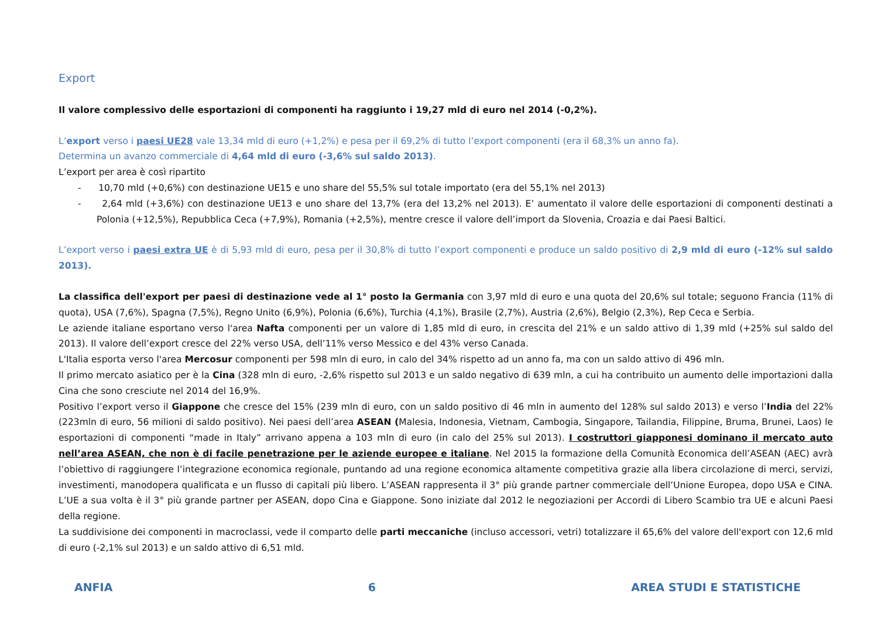Export
Il valore complessivo delle esportazioni di componenti ha raggiunto i 19,27 mld di euro nel 2014 (-0,2%).
L’export verso i paesi UE28 vale 13,34 mld di euro (+1,2%) e pesa per il 69,2% di tutto l’export componenti (era il 68,3% un anno fa).
Determina un avanzo commerciale di 4,64 mld di euro (-3,6% sul saldo 2013).
L’export per area è così ripartito
- 10,70 mld (+0,6%) con destinazione UE15 e uno share del 55,5% sul totale importato (era del 55,1% nel 2013)
- 2,64 mld (+3,6%) con destinazione UE13 e uno share del 13,7% (era del 13,2% nel 2013). E’ aumentato il valore delle esportazioni di componenti destinati a Polonia (+12,5%), Repubblica Ceca (+7,9%), Romania (+2,5%), mentre cresce il valore dell’import da Slovenia, Croazia e dai Paesi Baltici.
L’export verso i paesi extra UE è di 5,93 mld di euro, pesa per il 30,8% di tutto l’export componenti e produce un saldo positivo di 2,9 mld di euro (-12% sul saldo 2013).
La classifica dell'export per paesi di destinazione vede al 1° posto la Germania con 3,97 mld di euro e una quota del 20,6% sul totale; seguono Francia (11% di quota), USA (7,6%), Spagna (7,5%), Regno Unito (6,9%), Polonia (6,6%), Turchia (4,1%), Brasile (2,7%), Austria (2,6%), Belgio (2,3%), Rep Ceca e Serbia.
Le aziende italiane esportano verso l'area Nafta componenti per un valore di 1,85 mld di euro, in crescita del 21% e un saldo attivo di 1,39 mld (+25% sul saldo del 2013). Il valore dell’export cresce del 22% verso USA, dell’11% verso Messico e del 43% verso Canada.
L'Italia esporta verso l'area Mercosur componenti per 598 mln di euro, in calo del 34% rispetto ad un anno fa, ma con un saldo attivo di 496 mln.
Il primo mercato asiatico per è la Cina (328 mln di euro, -2,6% rispetto sul 2013 e un saldo negativo di 639 mln, a cui ha contribuito un aumento delle importazioni dalla Cina che sono cresciute nel 2014 del 16,9%.
Positivo l’export verso il Giappone che cresce del 15% (239 mln di euro, con un saldo positivo di 46 mln in aumento del 128% sul saldo 2013) e verso l’India del 22% (223mln di euro, 56 milioni di saldo positivo). Nei paesi dell’area ASEAN (Malesia, Indonesia, Vietnam, Cambogia, Singapore, Tailandia, Filippine, Bruma, Brunei, Laos) le esportazioni di componenti “made in Italy” arrivano appena a 103 mln di euro (in calo del 25% sul 2013). I costruttori giapponesi dominano il mercato auto nell’area ASEAN, che non è di facile penetrazione per le aziende europee e italiane. Nel 2015 la formazione della Comunità Economica dell’ASEAN (AEC) avrà l’obiettivo di raggiungere l’integrazione economica regionale, puntando ad una regione economica altamente competitiva grazie alla libera circolazione di merci, servizi, investimenti, manodopera qualificata e un flusso di capitali più libero. L’ASEAN rappresenta il 3° più grande partner commerciale dell’Unione Europea, dopo USA e CINA. L’UE a sua volta è il 3° più grande partner per ASEAN, dopo Cina e Giappone. Sono iniziate dal 2012 le negoziazioni per Accordi di Libero Scambio tra UE e alcuni Paesi della regione.
La suddivisione dei componenti in macroclassi, vede il comparto delle parti meccaniche (incluso accessori, vetri) totalizzare il 65,6% del valore dell'export con 12,6 mld di euro (-2,1% sul 2013) e un saldo attivo di 6,51 mld.
ANFIA 6 AREA STUDI E STATISTICHE